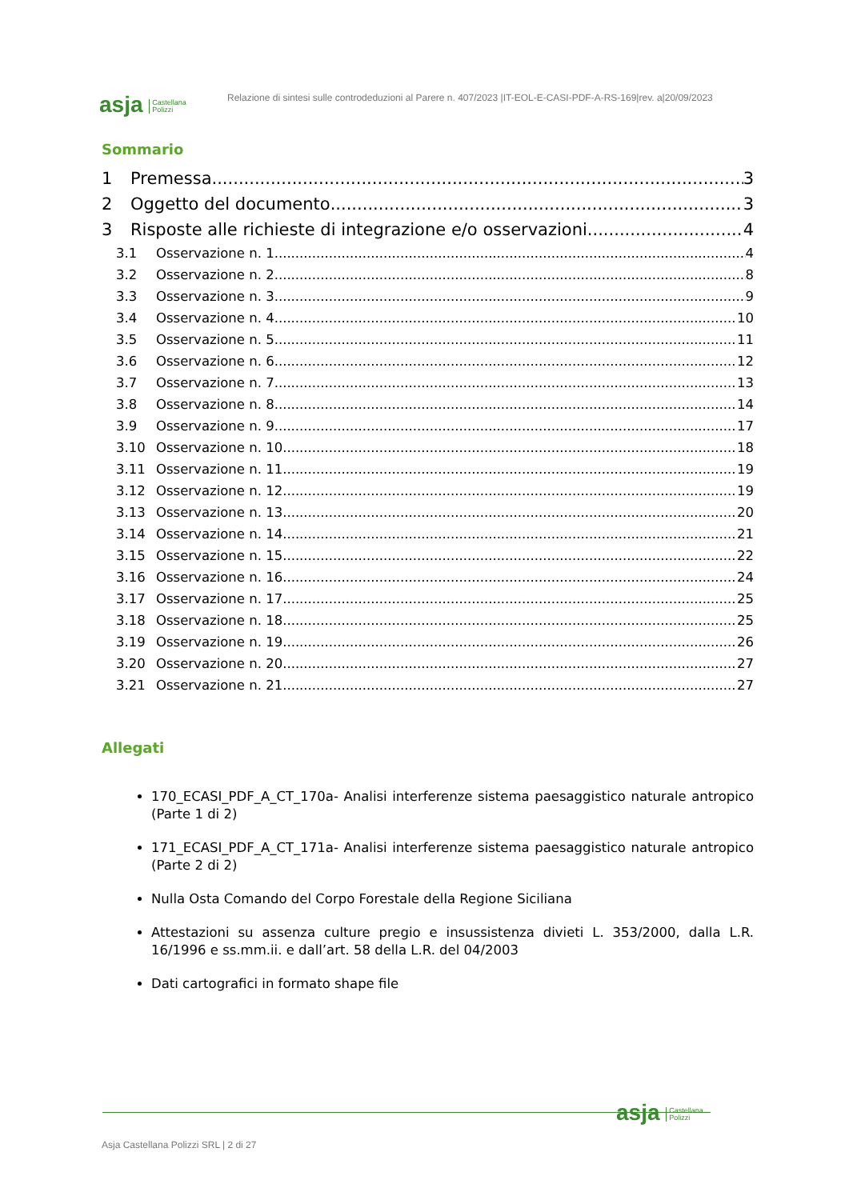asja Castellana
Polizzi
Relazione di sintesi sulle controdeduzioni al Parere n. 407/2023 |IT-EOL-E-CASI-PDF-A-RS-169|rev. a|20/09/2023
Sommario
1 Premessa 3
2 Oggetto del documento 3
3 Risposte alle richieste di integrazione e/o osservazioni 4
3.1 Osservazione n. 1 4
3.2 Osservazione n. 2 8
3.3 Osservazione n. 3 9
3.4 Osservazione n. 4 10
3.5 Osservazione n. 5 11
3.6 Osservazione n. 6 12
3.7 Osservazione n. 7 13
3.8 Osservazione n. 8 14
3.9 Osservazione n. 9 17
3.10 Osservazione n. 10 18
3.11 Osservazione n. 11 19
3.12 Osservazione n. 12 19
3.13 Osservazione n. 13 20
3.14 Osservazione n. 14 21
3.15 Osservazione n. 15 22
3.16 Osservazione n. 16 24
3.17 Osservazione n. 17 25
3.18 Osservazione n. 18 25
3.19 Osservazione n. 19 26
3.20 Osservazione n. 20 27
3.21 Osservazione n. 21 27
Allegati
170_ECASI_PDF_A_CT_170a- Analisi interferenze sistema paesaggistico naturale antropico (Parte 1 di 2)
171_ECASI_PDF_A_CT_171a- Analisi interferenze sistema paesaggistico naturale antropico (Parte 2 di 2)
Nulla Osta Comando del Corpo Forestale della Regione Siciliana
Attestazioni su assenza culture pregio e insussistenza divieti L. 353/2000, dalla L.R. 16/1996 e ss.mm.ii. e dall’art. 58 della L.R. del 04/2003
Dati cartografici in formato shape file
asja Castellana
Polizzi
Asja Castellana Polizzi SRL | 2 di 27